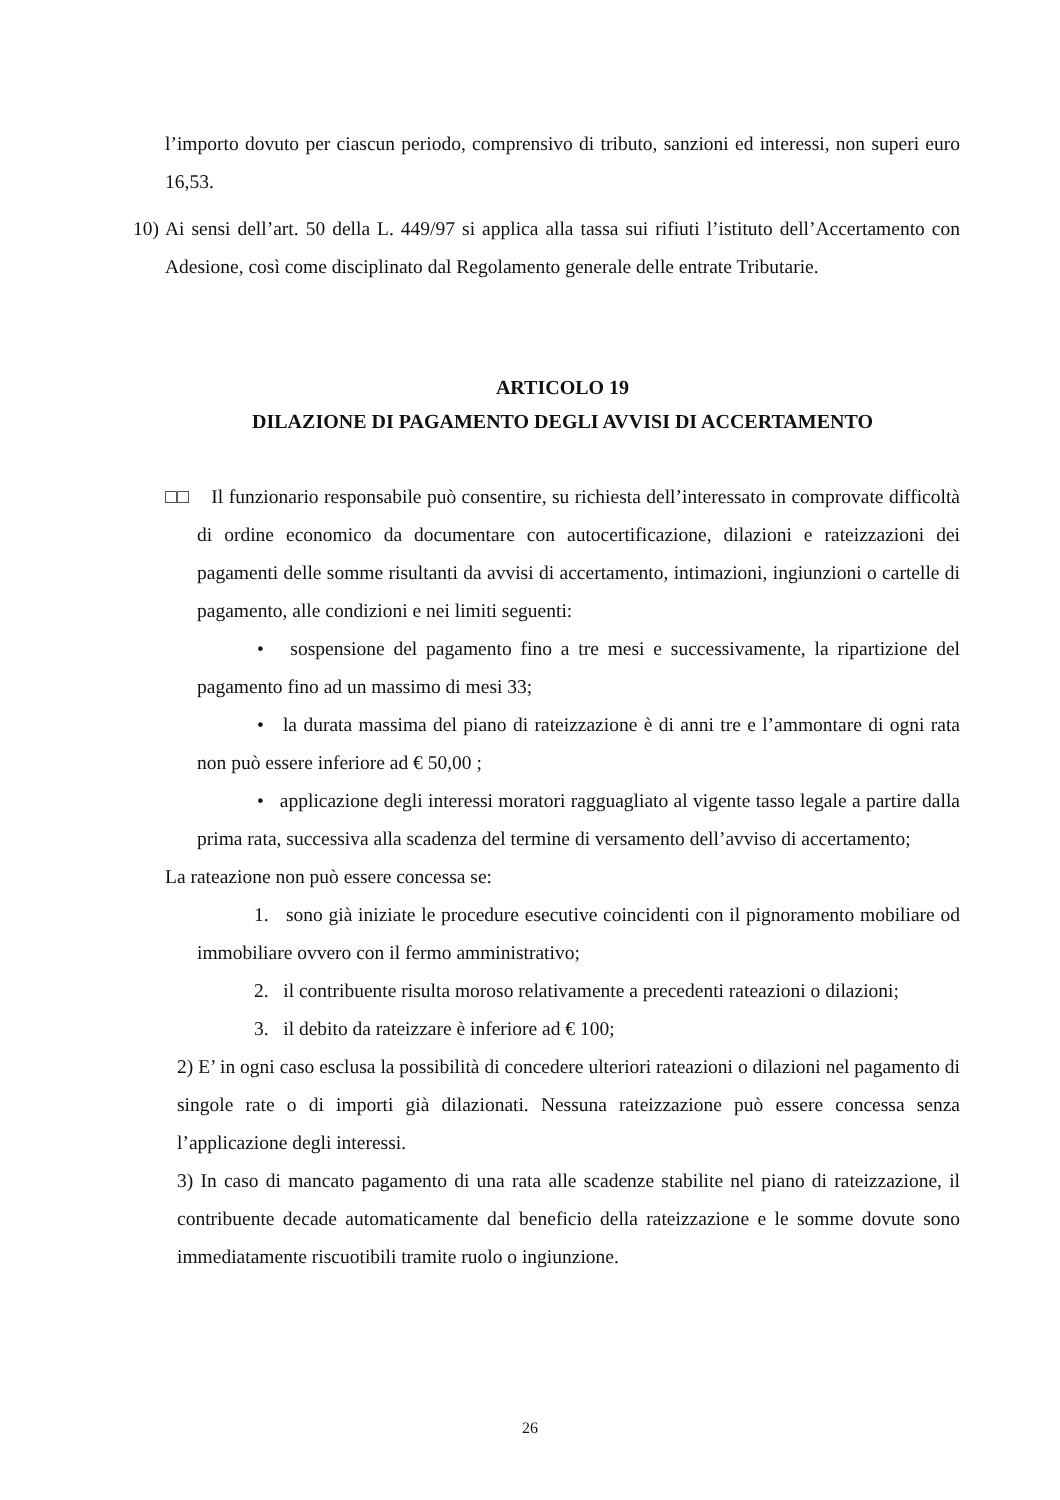l’importo dovuto per ciascun periodo, comprensivo di tributo, sanzioni ed interessi, non superi euro 16,53.
10) Ai sensi dell’art. 50 della L. 449/97 si applica alla tassa sui rifiuti l’istituto dell’Accertamento con Adesione, così come disciplinato dal Regolamento generale delle entrate Tributarie.
ARTICOLO 19
DILAZIONE DI PAGAMENTO DEGLI AVVISI DI ACCERTAMENTO
□□ Il funzionario responsabile può consentire, su richiesta dell’interessato in comprovate difficoltà di ordine economico da documentare con autocertificazione, dilazioni e rateizzazioni dei pagamenti delle somme risultanti da avvisi di accertamento, intimazioni, ingiunzioni o cartelle di pagamento, alle condizioni e nei limiti seguenti:
• sospensione del pagamento fino a tre mesi e successivamente, la ripartizione del pagamento fino ad un massimo di mesi 33;
• la durata massima del piano di rateizzazione è di anni tre e l’ammontare di ogni rata non può essere inferiore ad € 50,00 ;
• applicazione degli interessi moratori ragguagliato al vigente tasso legale a partire dalla prima rata, successiva alla scadenza del termine di versamento dell’avviso di accertamento;
La rateazione non può essere concessa se:
1. sono già iniziate le procedure esecutive coincidenti con il pignoramento mobiliare od immobiliare ovvero con il fermo amministrativo;
2. il contribuente risulta moroso relativamente a precedenti rateazioni o dilazioni;
3. il debito da rateizzare è inferiore ad € 100;
2) E’ in ogni caso esclusa la possibilità di concedere ulteriori rateazioni o dilazioni nel pagamento di singole rate o di importi già dilazionati. Nessuna rateizzazione può essere concessa senza l’applicazione degli interessi.
3) In caso di mancato pagamento di una rata alle scadenze stabilite nel piano di rateizzazione, il contribuente decade automaticamente dal beneficio della rateizzazione e le somme dovute sono immediatamente riscuotibili tramite ruolo o ingiunzione.
26